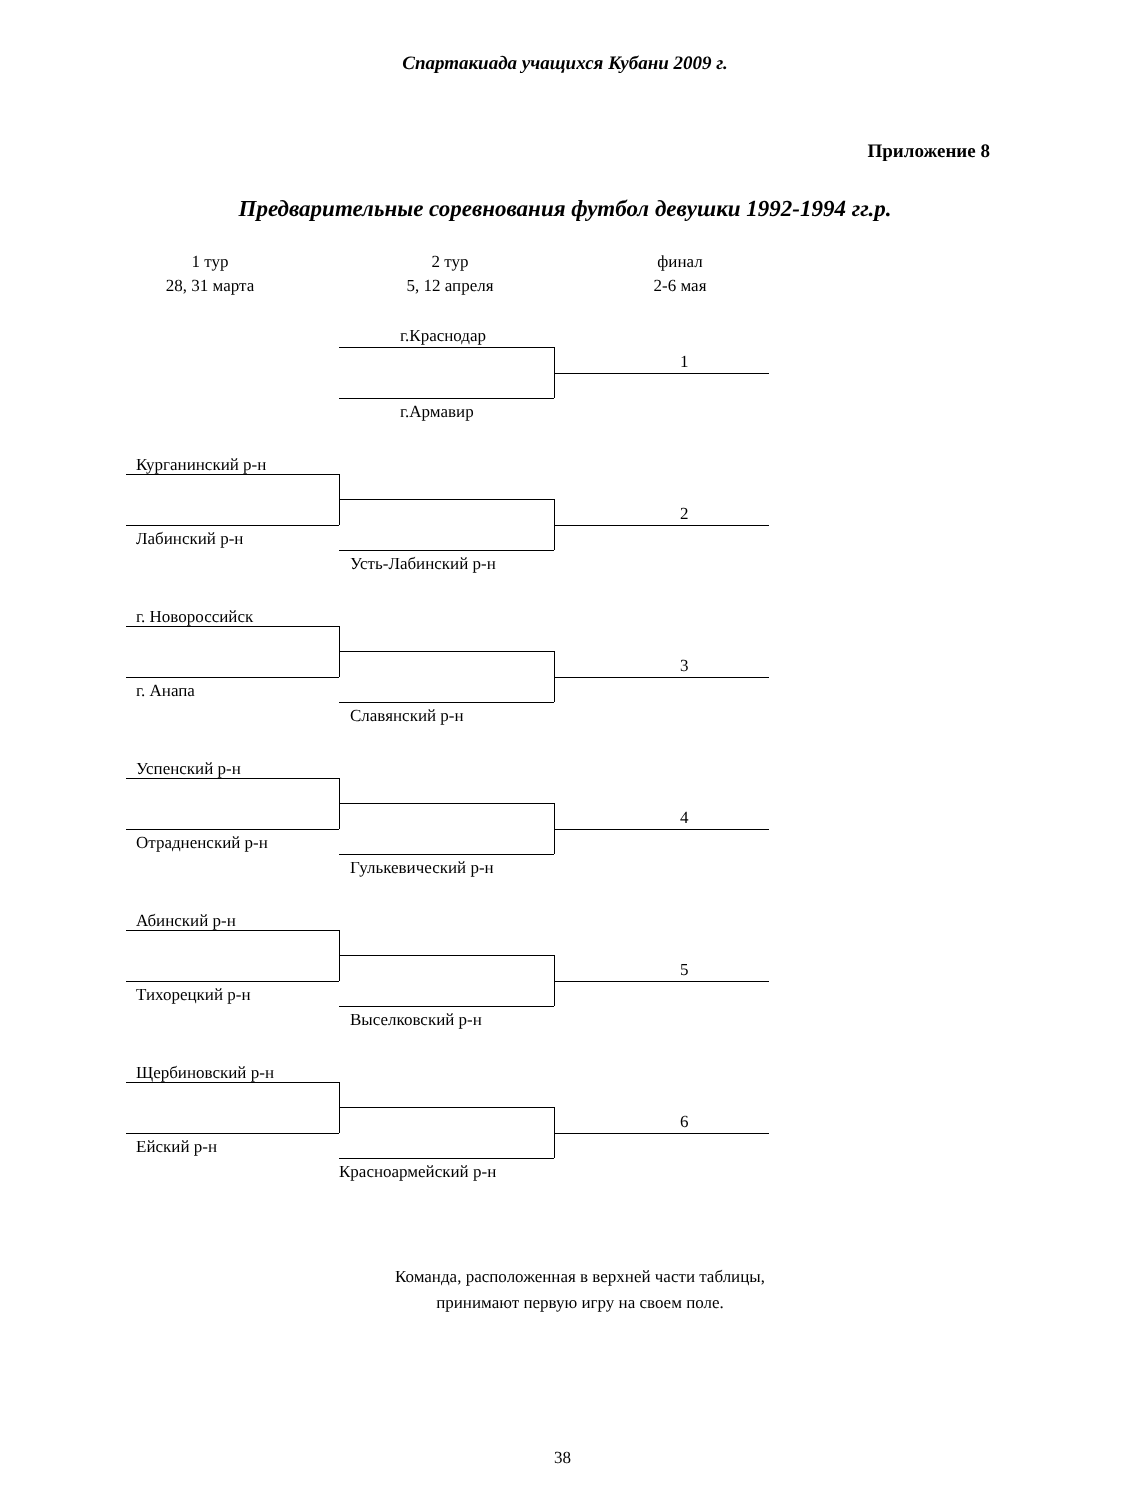Спартакиада учащихся Кубани 2009 г.
Приложение 8
Предварительные соревнования футбол девушки 1992-1994 гг.р.
1 тур
28, 31 марта
2 тур
5, 12 апреля
финал
2-6 мая
г.Краснодар
1
г.Армавир
Курганинский р-н
2
Лабинский р-н
Усть-Лабинский р-н
г. Новороссийск
3
г. Анапа
Славянский р-н
Успенский р-н
4
Отрадненский р-н
Гулькевический р-н
Абинский р-н
5
Тихорецкий р-н
Выселковский р-н
Щербиновский р-н
6
Ейский р-н
Красноармейский р-н
Команда, расположенная в верхней части таблицы,
принимают первую игру на своем поле.
38